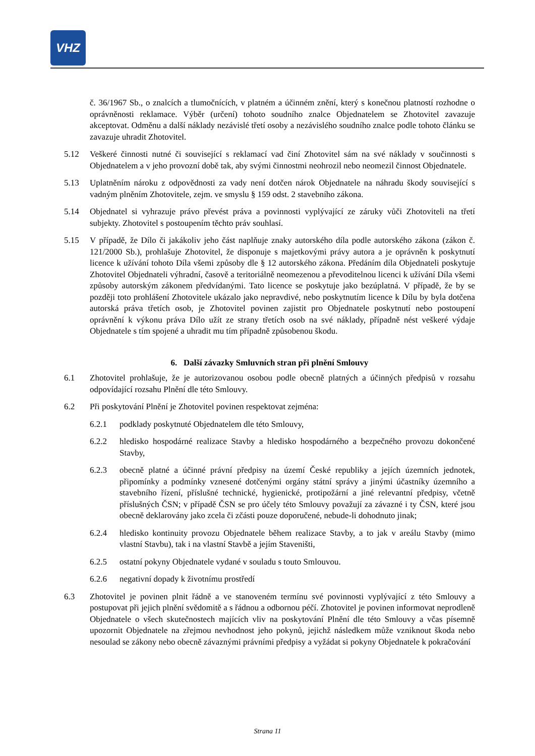VHZ
č. 36/1967 Sb., o znalcích a tlumočnících, v platném a účinném znění, který s konečnou platností rozhodne o oprávněnosti reklamace. Výběr (určení) tohoto soudního znalce Objednatelem se Zhotovitel zavazuje akceptovat. Odměnu a další náklady nezávislé třetí osoby a nezávislého soudního znalce podle tohoto článku se zavazuje uhradit Zhotovitel.
5.12 Veškeré činnosti nutné či související s reklamací vad činí Zhotovitel sám na své náklady v součinnosti s Objednatelem a v jeho provozní době tak, aby svými činnostmi neohrozil nebo neomezil činnost Objednatele.
5.13 Uplatněním nároku z odpovědnosti za vady není dotčen nárok Objednatele na náhradu škody související s vadným plněním Zhotovitele, zejm. ve smyslu § 159 odst. 2 stavebního zákona.
5.14 Objednatel si vyhrazuje právo převést práva a povinnosti vyplývající ze záruky vůči Zhotoviteli na třetí subjekty. Zhotovitel s postoupením těchto práv souhlasí.
5.15 V případě, že Dílo či jakákoliv jeho část naplňuje znaky autorského díla podle autorského zákona (zákon č. 121/2000 Sb.), prohlašuje Zhotovitel, že disponuje s majetkovými právy autora a je oprávněn k poskytnutí licence k užívání tohoto Díla všemi způsoby dle § 12 autorského zákona. Předáním díla Objednateli poskytuje Zhotovitel Objednateli výhradní, časově a teritoriálně neomezenou a převoditelnou licenci k užívání Díla všemi způsoby autorským zákonem předvídanými. Tato licence se poskytuje jako bezúplatná. V případě, že by se později toto prohlášení Zhotovitele ukázalo jako nepravdivé, nebo poskytnutím licence k Dílu by byla dotčena autorská práva třetích osob, je Zhotovitel povinen zajistit pro Objednatele poskytnutí nebo postoupení oprávnění k výkonu práva Dílo užít ze strany třetích osob na své náklady, případně nést veškeré výdaje Objednatele s tím spojené a uhradit mu tím případně způsobenou škodu.
6. Další závazky Smluvních stran při plnění Smlouvy
6.1 Zhotovitel prohlašuje, že je autorizovanou osobou podle obecně platných a účinných předpisů v rozsahu odpovídající rozsahu Plnění dle této Smlouvy.
6.2 Při poskytování Plnění je Zhotovitel povinen respektovat zejména:
6.2.1 podklady poskytnuté Objednatelem dle této Smlouvy,
6.2.2 hledisko hospodárné realizace Stavby a hledisko hospodárného a bezpečného provozu dokončené Stavby,
6.2.3 obecně platné a účinné právní předpisy na území České republiky a jejích územních jednotek, připomínky a podmínky vznesené dotčenými orgány státní správy a jinými účastníky územního a stavebního řízení, příslušné technické, hygienické, protipožární a jiné relevantní předpisy, včetně příslušných ČSN; v případě ČSN se pro účely této Smlouvy považují za závazné i ty ČSN, které jsou obecně deklarovány jako zcela či zčásti pouze doporučené, nebude-li dohodnuto jinak;
6.2.4 hledisko kontinuity provozu Objednatele během realizace Stavby, a to jak v areálu Stavby (mimo vlastní Stavbu), tak i na vlastní Stavbě a jejím Staveništi,
6.2.5 ostatní pokyny Objednatele vydané v souladu s touto Smlouvou.
6.2.6 negativní dopady k životnímu prostředí
6.3 Zhotovitel je povinen plnit řádně a ve stanoveném termínu své povinnosti vyplývající z této Smlouvy a postupovat při jejich plnění svědomitě a s řádnou a odbornou péčí. Zhotovitel je povinen informovat neprodleně Objednatele o všech skutečnostech majících vliv na poskytování Plnění dle této Smlouvy a včas písemně upozornit Objednatele na zřejmou nevhodnost jeho pokynů, jejichž následkem může vzniknout škoda nebo nesoulad se zákony nebo obecně závaznými právními předpisy a vyžádat si pokyny Objednatele k pokračování
Strana 11